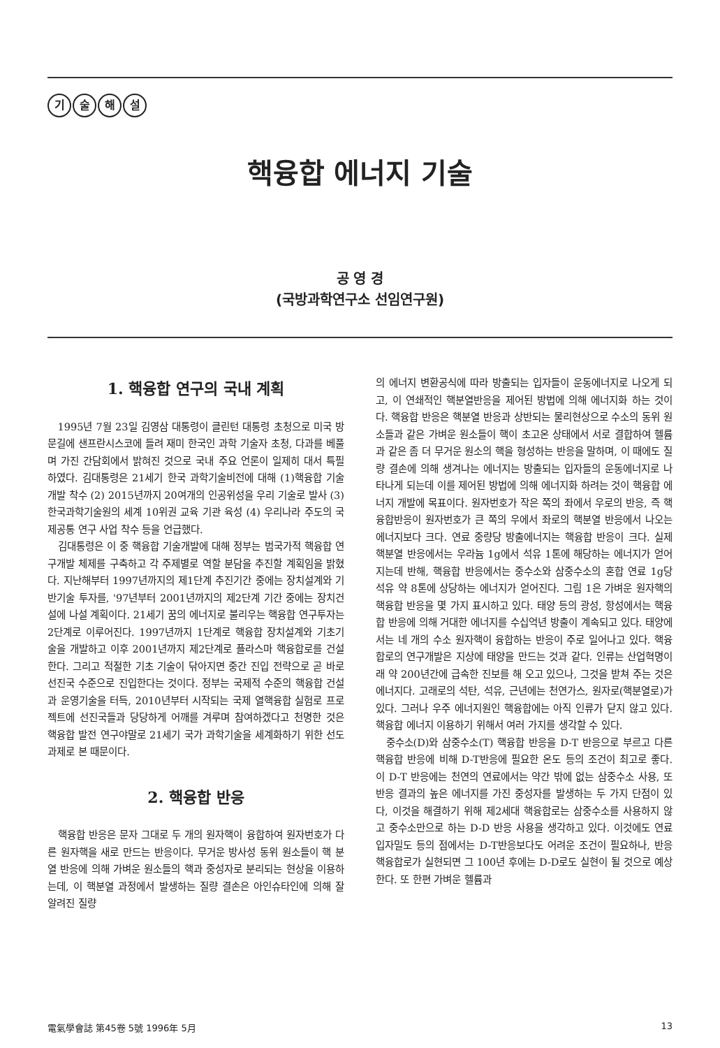기술해설
핵융합 에너지 기술
공 영 경
(국방과학연구소 선임연구원)
1. 핵융합 연구의 국내 계획
1995년 7월 23일 김영삼 대통령이 클린턴 대통령 초청으로 미국 방문길에 샌프란시스코에 들려 재미 한국인 과학 기술자 초청, 다과를 베풀며 가진 간담회에서 밝혀진 것으로 국내 주요 언론이 일제히 대서 특필 하였다. 김대통령은 21세기 한국 과학기술비전에 대해 (1)핵융합 기술개발 착수 (2) 2015년까지 20여개의 인공위성을 우리 기술로 발사 (3)한국과학기술원의 세계 10위권 교육 기관 육성 (4) 우리나라 주도의 국제공통 연구 사업 착수 등을 언급했다.
김대통령은 이 중 핵융합 기술개발에 대해 정부는 범국가적 핵융합 연구개발 체제를 구축하고 각 주제별로 역할 분담을 추진할 계획임을 밝혔다. 지난해부터 1997년까지의 제1단계 추진기간 중에는 장치설계와 기반기술 투자를, '97년부터 2001년까지의 제2단계 기간 중에는 장치건설에 나설 계획이다. 21세기 꿈의 에너지로 불리우는 핵융합 연구투자는 2단계로 이루어진다. 1997년까지 1단계로 핵융합 장치설계와 기초기술을 개발하고 이후 2001년까지 제2단계로 플라스마 핵융합로를 건설한다. 그리고 적절한 기초 기술이 닦아지면 중간 진입 전략으로 곧 바로 선진국 수준으로 진입한다는 것이다. 정부는 국제적 수준의 핵융합 건설과 운영기술을 터득, 2010년부터 시작되는 국제 열핵융합 실험로 프로젝트에 선진국들과 당당하게 어깨를 겨루며 참여하겠다고 천명한 것은 핵융합 발전 연구야말로 21세기 국가 과학기술을 세계화하기 위한 선도과제로 본 때문이다.
2. 핵융합 반응
핵융합 반응은 문자 그대로 두 개의 원자핵이 융합하여 원자번호가 다른 원자핵을 새로 만드는 반응이다. 무거운 방사성 동위 원소들이 핵 분열 반응에 의해 가벼운 원소들의 핵과 중성자로 분리되는 현상을 이용하는데, 이 핵분열 과정에서 발생하는 질량 결손은 아인슈타인에 의해 잘 알려진 질량
의 에너지 변환공식에 따라 방출되는 입자들이 운동에너지로 나오게 되고, 이 연쇄적인 핵분열반응을 제어된 방법에 의해 에너지화 하는 것이다. 핵융합 반응은 핵분열 반응과 상반되는 물리현상으로 수소의 동위 원소들과 같은 가벼운 원소들이 핵이 초고온 상태에서 서로 결합하여 헬륨과 같은 좀 더 무거운 원소의 핵을 형성하는 반응을 말하며, 이 때에도 질량 결손에 의해 생겨나는 에너지는 방출되는 입자들의 운동에너지로 나타나게 되는데 이를 제어된 방법에 의해 에너지화 하려는 것이 핵융합 에너지 개발에 목표이다. 원자번호가 작은 쪽의 좌에서 우로의 반응, 즉 핵융합반응이 원자번호가 큰 쪽의 우에서 좌로의 핵분열 반응에서 나오는 에너지보다 크다. 연료 중량당 방출에너지는 핵융합 반응이 크다. 실제 핵분열 반응에서는 우라늄 1g에서 석유 1톤에 해당하는 에너지가 얻어지는데 반해, 핵융합 반응에서는 중수소와 삼중수소의 혼합 연료 1g당 석유 약 8톤에 상당하는 에너지가 얻어진다. 그림 1은 가벼운 원자핵의 핵융합 반응을 몇 가지 표시하고 있다. 태양 등의 광성, 항성에서는 핵융합 반응에 의해 거대한 에너지를 수십억년 방출이 계속되고 있다. 태양에서는 네 개의 수소 원자핵이 융합하는 반응이 주로 일어나고 있다. 핵융합로의 연구개발은 지상에 태양을 만드는 것과 같다. 인류는 산업혁명이래 약 200년간에 급속한 진보를 해 오고 있으나, 그것을 받쳐 주는 것은 에너지다. 고래로의 석탄, 석유, 근년에는 천연가스, 원자로(핵분열로)가 있다. 그러나 우주 에너지원인 핵융합에는 아직 인류가 닫지 않고 있다. 핵융합 에너지 이용하기 위해서 여러 가지를 생각할 수 있다.
중수소(D)와 삼중수소(T) 핵융합 반응을 D-T 반응으로 부르고 다른 핵융합 반응에 비해 D-T반응에 필요한 온도 등의 조건이 최고로 좋다. 이 D-T 반응에는 천연의 연료에서는 약간 밖에 없는 삼중수소 사용, 또 반응 결과의 높은 에너지를 가진 중성자를 발생하는 두 가지 단점이 있다, 이것을 해결하기 위해 제2세대 핵융합로는 삼중수소를 사용하지 않고 중수소만으로 하는 D-D 반응 사용을 생각하고 있다. 이것에도 연료 입자밀도 등의 점에서는 D-T반응보다도 어려운 조건이 필요하나, 반응 핵융합로가 실현되면 그 100년 후에는 D-D로도 실현이 될 것으로 예상한다. 또 한편 가벼운 헬륨과
電氣學會誌 第45卷 5號 1996年 5月 13